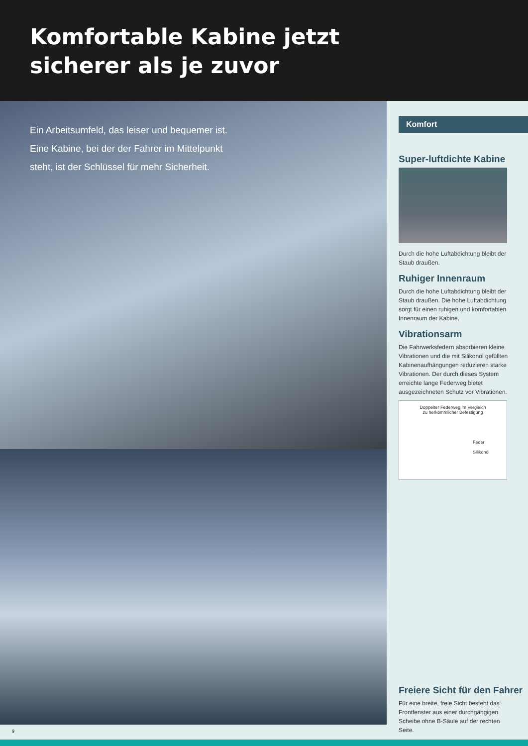Komfortable Kabine jetzt
sicherer als je zuvor
Ein Arbeitsumfeld, das leiser und bequemer ist. Eine Kabine, bei der der Fahrer im Mittelpunkt steht, ist der Schlüssel für mehr Sicherheit.
Komfort
Super-luftdichte Kabine
Durch die hohe Luftabdichtung bleibt der Staub draußen.
Ruhiger Innenraum
Durch die hohe Luftabdichtung bleibt der Staub draußen. Die hohe Luftabdichtung sorgt für einen ruhigen und komfortablen Innenraum der Kabine.
Vibrationsarm
Die Fahrwerksfedern absorbieren kleine Vibrationen und die mit Silikonöl gefüllten Kabinenaufhängungen reduzieren starke Vibrationen. Der durch dieses System erreichte lange Federweg bietet ausgezeichneten Schutz vor Vibrationen.
Doppelter Federweg im Vergleich
zu herkömmlicher Befestigung
Feder
Silikonöl
Freiere Sicht für den Fahrer
Für eine breite, freie Sicht besteht das Frontfenster aus einer durchgängigen Scheibe ohne B-Säule auf der rechten Seite.
9